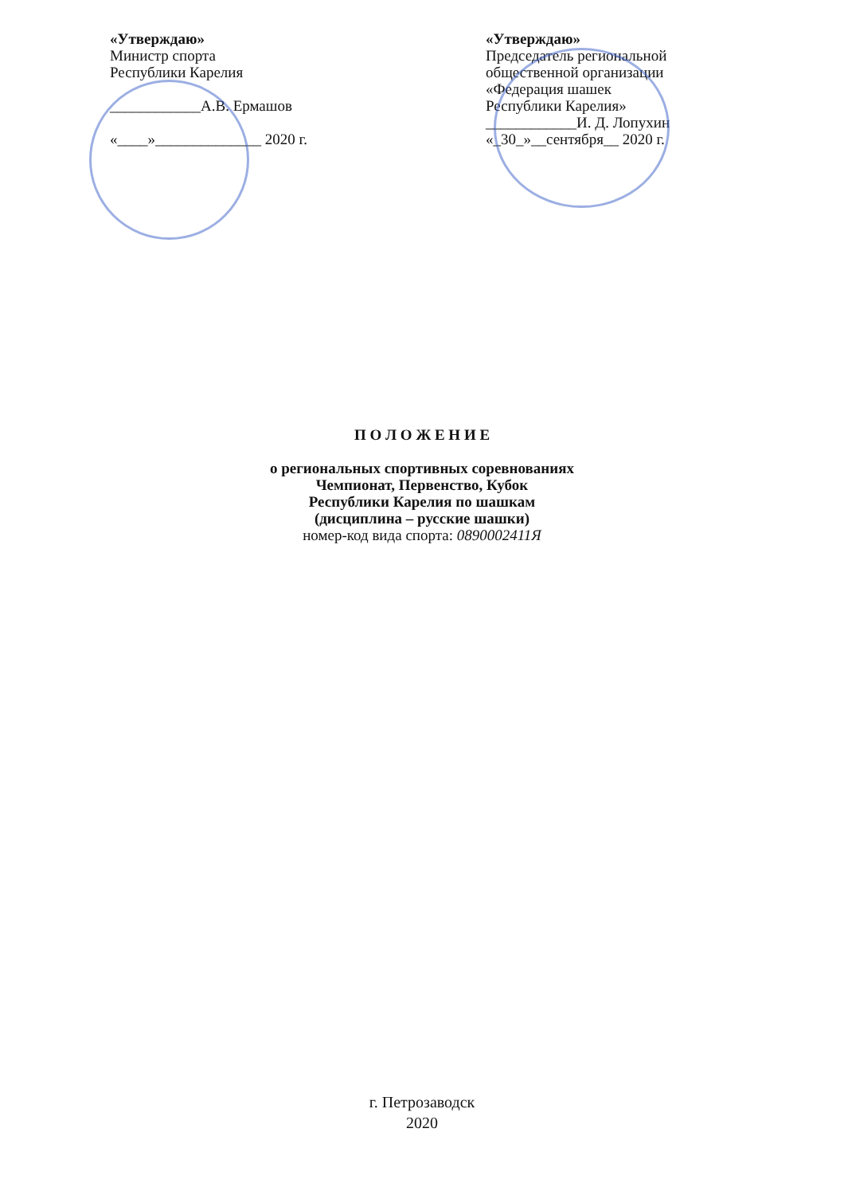«Утверждаю»
Министр спорта
Республики Карелия
____________А.В. Ермашов
«____»______________ 2020 г.
«Утверждаю»
Председатель региональной общественной организации
«Федерация шашек
Республики Карелия»
____________И. Д. Лопухин
«_30_»__сентября__ 2020 г.
П О Л О Ж Е Н И Е
о региональных спортивных соревнованиях
Чемпионат, Первенство, Кубок
Республики Карелия по шашкам
(дисциплина – русские шашки)
номер-код вида спорта: 0890002411Я
г. Петрозаводск
2020